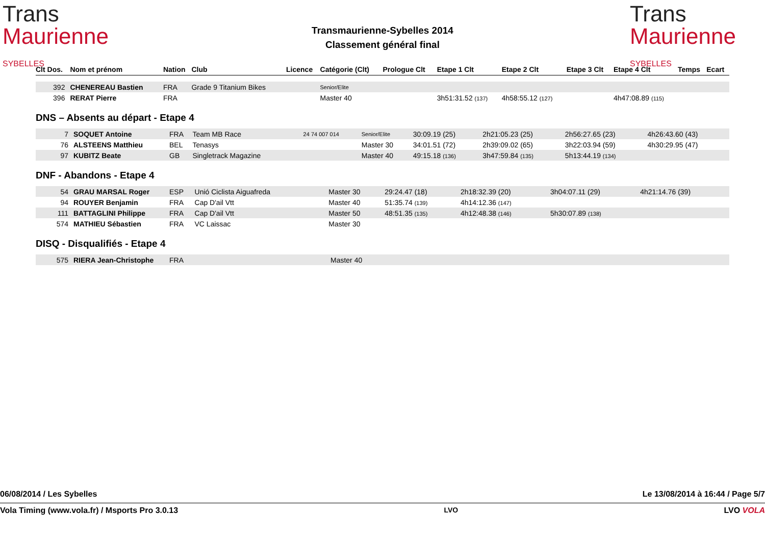Trans
Maurienne SYBELLES
Transmaurienne-Sybelles 2014
Classement général final
Trans
Maurienne SYBELLES
| Clt Dos. | Nom et prénom | Nation | Club | Licence | Catégorie (Clt) | Prologue Clt | Etape 1 Clt | Etape 2 Clt | Etape 3 Clt | Etape 4 Clt | Temps | Ecart |
| --- | --- | --- | --- | --- | --- | --- | --- | --- | --- | --- | --- | --- |
| 392 | CHENEREAU Bastien | FRA | Grade 9 Titanium Bikes | | Senior/Elite | | | | | | | |
| 396 | RERAT Pierre | FRA | | | Master 40 | | 3h51:31.52 (137) | 4h58:55.12 (127) | | 4h47:08.89 (115) | | |
DNS – Absents au départ - Etape 4
| 7 | SOQUET Antoine | FRA | Team MB Race | 24 74 007 014 | Senior/Elite | 30:09.19 (25) | 2h21:05.23 (25) | 2h56:27.65 (23) | 4h26:43.60 (43) | | |
| 76 | ALSTEENS Matthieu | BEL | Tenasys | | Master 30 | 34:01.51 (72) | 2h39:09.02 (65) | 3h22:03.94 (59) | 4h30:29.95 (47) | | |
| 97 | KUBITZ Beate | GB | Singletrack Magazine | | Master 40 | 49:15.18 (136) | 3h47:59.84 (135) | 5h13:44.19 (134) | | | |
DNF - Abandons - Etape 4
| 54 | GRAU MARSAL Roger | ESP | Unió Ciclista Aiguafreda | | Master 30 | 29:24.47 (18) | 2h18:32.39 (20) | 3h04:07.11 (29) | 4h21:14.76 (39) | |
| 94 | ROUYER Benjamin | FRA | Cap D'ail Vtt | | Master 40 | 51:35.74 (139) | 4h14:12.36 (147) | | | |
| 111 | BATTAGLINI Philippe | FRA | Cap D'ail Vtt | | Master 50 | 48:51.35 (135) | 4h12:48.38 (146) | 5h30:07.89 (138) | | |
| 574 | MATHIEU Sébastien | FRA | VC Laissac | | Master 30 | | | | | |
DISQ - Disqualifiés - Etape 4
| 575 | RIERA Jean-Christophe | FRA | Master 40 |
06/08/2014 / Les Sybelles Le 13/08/2014 à 16:44 / Page 5/7
Vola Timing (www.vola.fr) / Msports Pro 3.0.13 LVO LVO VOLA